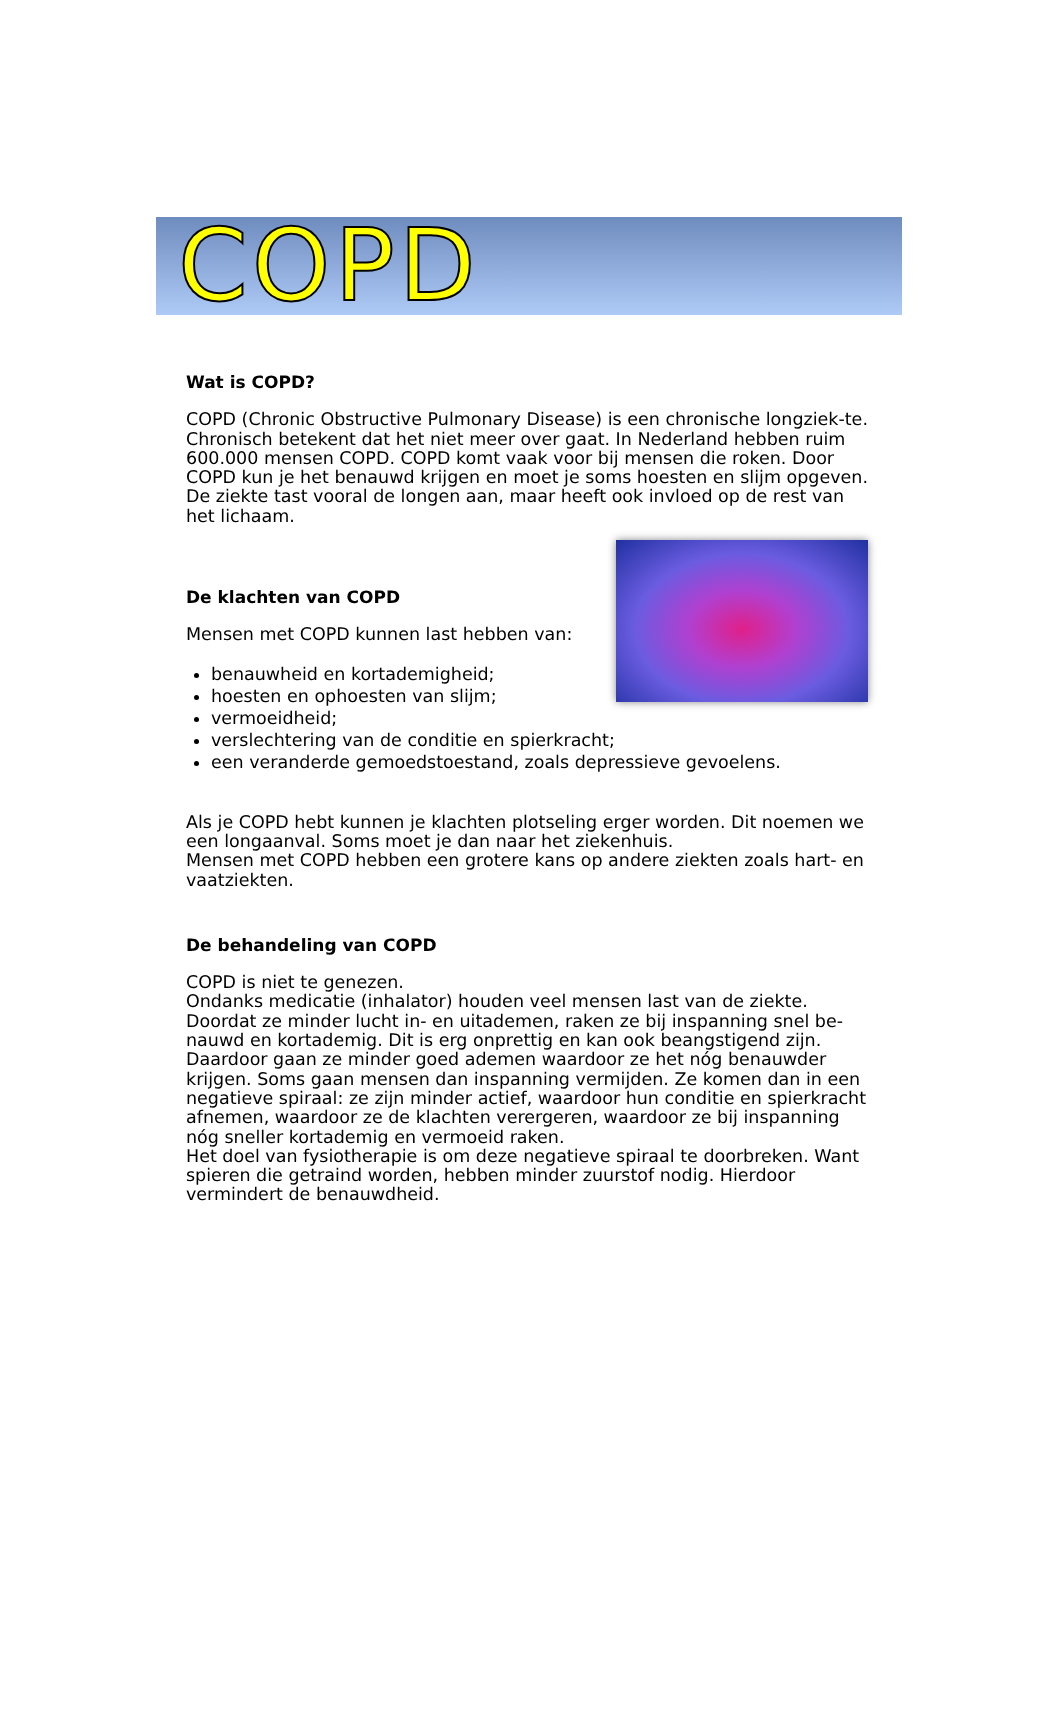COPD
Wat is COPD?
COPD (Chronic Obstructive Pulmonary Disease) is een chronische longziek-te. Chronisch betekent dat het niet meer over gaat. In Nederland hebben ruim 600.000 mensen COPD. COPD komt vaak voor bij mensen die roken. Door COPD kun je het benauwd krijgen en moet je soms hoesten en slijm opgeven. De ziekte tast vooral de longen aan, maar heeft ook invloed op de rest van het lichaam.
De klachten van COPD
Mensen met COPD kunnen last hebben van:
benauwheid en kortademigheid;
hoesten en ophoesten van slijm;
vermoeidheid;
verslechtering van de conditie en spierkracht;
een veranderde gemoedstoestand, zoals depressieve gevoelens.
Als je COPD hebt kunnen je klachten plotseling erger worden. Dit noemen we een longaanval. Soms moet je dan naar het ziekenhuis.
Mensen met COPD hebben een grotere kans op andere ziekten zoals hart- en vaatziekten.
De behandeling van COPD
COPD is niet te genezen.
Ondanks medicatie (inhalator) houden veel mensen last van de ziekte. Doordat ze minder lucht in- en uitademen, raken ze bij inspanning snel be-nauwd en kortademig. Dit is erg onprettig en kan ook beangstigend zijn. Daardoor gaan ze minder goed ademen waardoor ze het nóg benauwder krijgen. Soms gaan mensen dan inspanning vermijden. Ze komen dan in een negatieve spiraal: ze zijn minder actief, waardoor hun conditie en spierkracht afnemen, waardoor ze de klachten verergeren, waardoor ze bij inspanning nóg sneller kortademig en vermoeid raken.
Het doel van fysiotherapie is om deze negatieve spiraal te doorbreken. Want spieren die getraind worden, hebben minder zuurstof nodig. Hierdoor vermindert de benauwdheid.